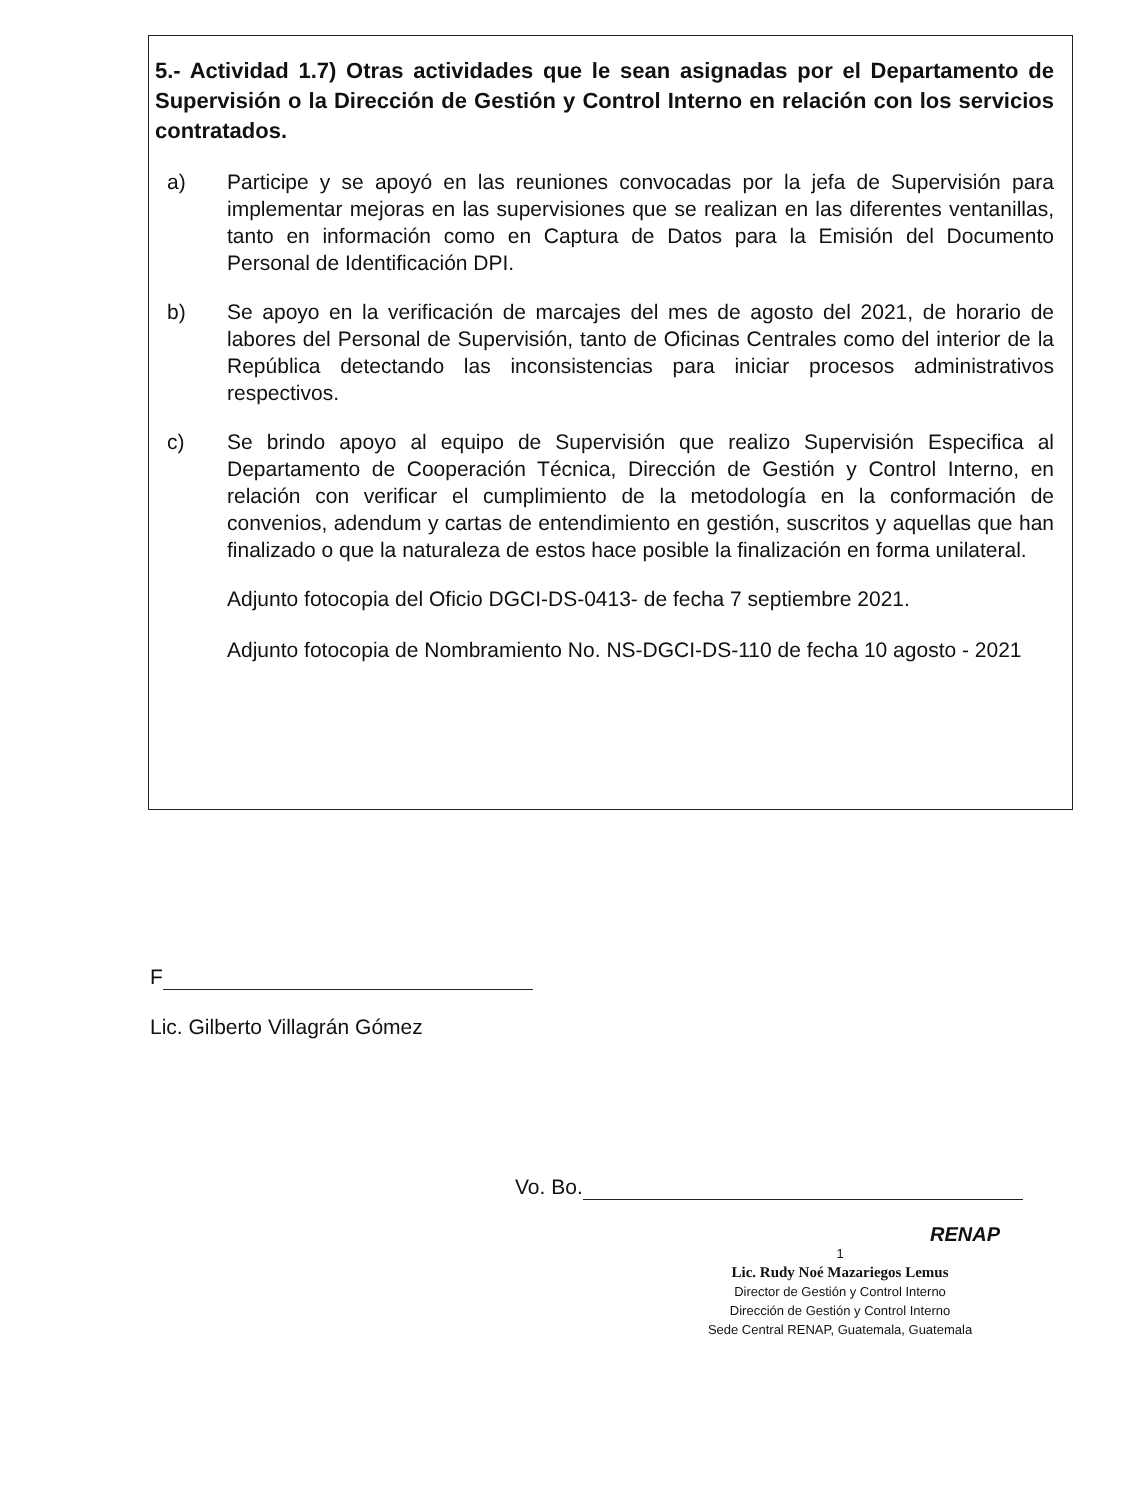5.- Actividad 1.7) Otras actividades que le sean asignadas por el Departamento de Supervisión o la Dirección de Gestión y Control Interno en relación con los servicios contratados.
a) Participe y se apoyó en las reuniones convocadas por la jefa de Supervisión para implementar mejoras en las supervisiones que se realizan en las diferentes ventanillas, tanto en información como en Captura de Datos para la Emisión del Documento Personal de Identificación DPI.
b) Se apoyo en la verificación de marcajes del mes de agosto del 2021, de horario de labores del Personal de Supervisión, tanto de Oficinas Centrales como del interior de la República detectando las inconsistencias para iniciar procesos administrativos respectivos.
c) Se brindo apoyo al equipo de Supervisión que realizo Supervisión Especifica al Departamento de Cooperación Técnica, Dirección de Gestión y Control Interno, en relación con verificar el cumplimiento de la metodología en la conformación de convenios, adendum y cartas de entendimiento en gestión, suscritos y aquellas que han finalizado o que la naturaleza de estos hace posible la finalización en forma unilateral.
Adjunto fotocopia del Oficio DGCI-DS-0413- de fecha 7 septiembre 2021.
Adjunto fotocopia de Nombramiento No. NS-DGCI-DS-110 de fecha 10 agosto - 2021
F
Lic. Gilberto Villagrán Gómez
Vo. Bo.
RENAP
1
Lic. Rudy Noé Mazariegos Lemus
Director de Gestión y Control Interno
Dirección de Gestión y Control Interno
Sede Central RENAP, Guatemala, Guatemala